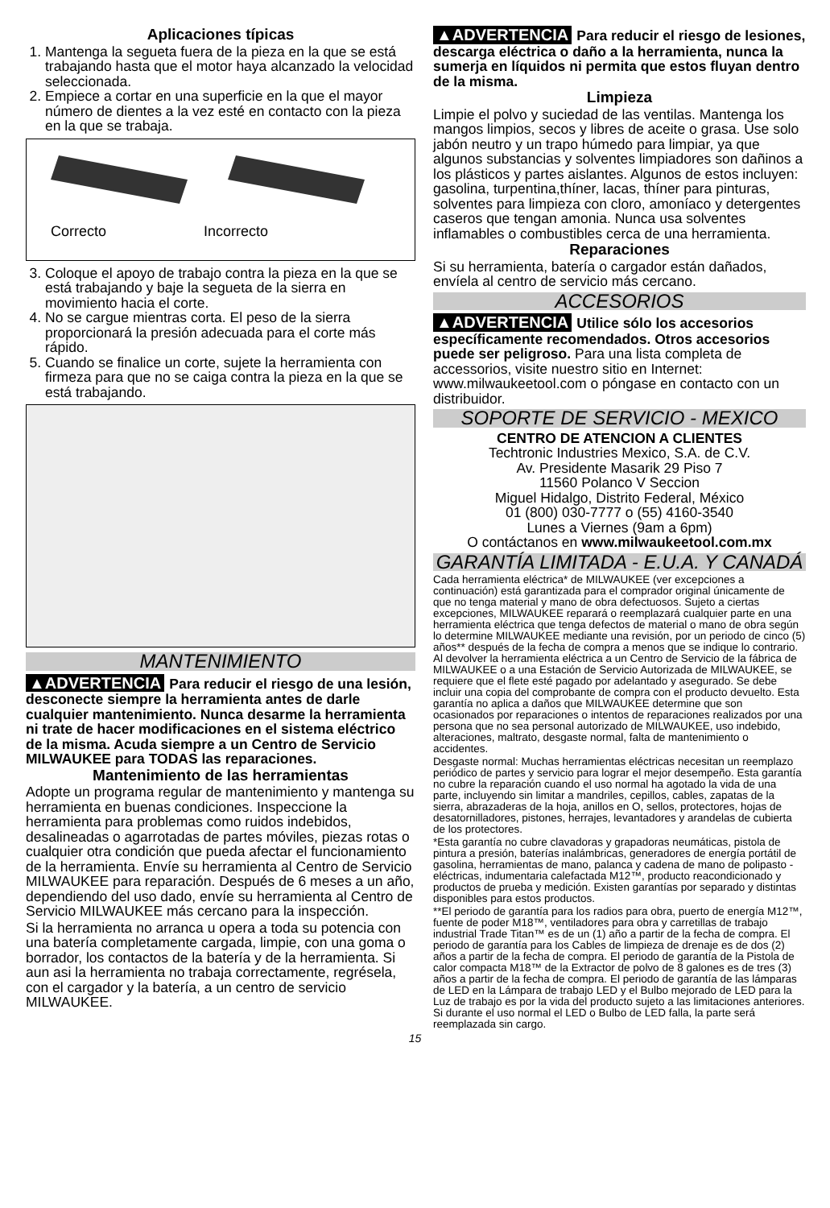Aplicaciones típicas
1. Mantenga la segueta fuera de la pieza en la que se está trabajando hasta que el motor haya alcanzado la velocidad seleccionada.
2. Empiece a cortar en una superficie en la que el mayor número de dientes a la vez esté en contacto con la pieza en la que se trabaja.
Correcto
Incorrecto
3. Coloque el apoyo de trabajo contra la pieza en la que se está trabajando y baje la segueta de la sierra en movimiento hacia el corte.
4. No se cargue mientras corta. El peso de la sierra proporcionará la presión adecuada para el corte más rápido.
5. Cuando se finalice un corte, sujete la herramienta con firmeza para que no se caiga contra la pieza en la que se está trabajando.
MANTENIMIENTO
▲ADVERTENCIA Para reducir el riesgo de una lesión, desconecte siempre la herramienta antes de darle cualquier mantenimiento. Nunca desarme la herramienta ni trate de hacer modificaciones en el sistema eléctrico de la misma. Acuda siempre a un Centro de Servicio MILWAUKEE para TODAS las reparaciones.
Mantenimiento de las herramientas
Adopte un programa regular de mantenimiento y mantenga su herramienta en buenas condiciones. Inspeccione la herramienta para problemas como ruidos indebidos, desalineadas o agarrotadas de partes móviles, piezas rotas o cualquier otra condición que pueda afectar el funcionamiento de la herramienta. Envíe su herramienta al Centro de Servicio MILWAUKEE para reparación. Después de 6 meses a un año, dependiendo del uso dado, envíe su herramienta al Centro de Servicio MILWAUKEE más cercano para la inspección.
Si la herramienta no arranca u opera a toda su potencia con una batería completamente cargada, limpie, con una goma o borrador, los contactos de la batería y de la herramienta. Si aun asi la herramienta no trabaja correctamente, regrésela, con el cargador y la batería, a un centro de servicio MILWAUKEE.
▲ADVERTENCIA Para reducir el riesgo de lesiones, descarga eléctrica o daño a la herramienta, nunca la sumerja en líquidos ni permita que estos fluyan dentro de la misma.
Limpieza
Limpie el polvo y suciedad de las ventilas. Mantenga los mangos limpios, secos y libres de aceite o grasa. Use solo jabón neutro y un trapo húmedo para limpiar, ya que algunos substancias y solventes limpiadores son dañinos a los plásticos y partes aislantes. Algunos de estos incluyen: gasolina, turpentina,thíner, lacas, thíner para pinturas, solventes para limpieza con cloro, amoníaco y detergentes caseros que tengan amonia. Nunca usa solventes inflamables o combustibles cerca de una herramienta.
Reparaciones
Si su herramienta, batería o cargador están dañados, envíela al centro de servicio más cercano.
ACCESORIOS
▲ADVERTENCIA Utilice sólo los accesorios específicamente recomendados. Otros accesorios puede ser peligroso. Para una lista completa de accessorios, visite nuestro sitio en Internet: www.milwaukeetool.com o póngase en contacto con un distribuidor.
SOPORTE DE SERVICIO - MEXICO
CENTRO DE ATENCION A CLIENTES
Techtronic Industries Mexico, S.A. de C.V.
Av. Presidente Masarik 29 Piso 7
11560 Polanco V Seccion
Miguel Hidalgo, Distrito Federal, México
01 (800) 030-7777 o (55) 4160-3540
Lunes a Viernes (9am a 6pm)
O contáctanos en www.milwaukeetool.com.mx
GARANTÍA LIMITADA - E.U.A. Y CANADÁ
Cada herramienta eléctrica* de MILWAUKEE (ver excepciones a continuación) está garantizada para el comprador original únicamente de que no tenga material y mano de obra defectuosos. Sujeto a ciertas excepciones, MILWAUKEE reparará o reemplazará cualquier parte en una herramienta eléctrica que tenga defectos de material o mano de obra según lo determine MILWAUKEE mediante una revisión, por un periodo de cinco (5) años** después de la fecha de compra a menos que se indique lo contrario. Al devolver la herramienta eléctrica a un Centro de Servicio de la fábrica de MILWAUKEE o a una Estación de Servicio Autorizada de MILWAUKEE, se requiere que el flete esté pagado por adelantado y asegurado. Se debe incluir una copia del comprobante de compra con el producto devuelto. Esta garantía no aplica a daños que MILWAUKEE determine que son ocasionados por reparaciones o intentos de reparaciones realizados por una persona que no sea personal autorizado de MILWAUKEE, uso indebido, alteraciones, maltrato, desgaste normal, falta de mantenimiento o accidentes.
Desgaste normal: Muchas herramientas eléctricas necesitan un reemplazo periódico de partes y servicio para lograr el mejor desempeño. Esta garantía no cubre la reparación cuando el uso normal ha agotado la vida de una parte, incluyendo sin limitar a mandriles, cepillos, cables, zapatas de la sierra, abrazaderas de la hoja, anillos en O, sellos, protectores, hojas de desatornilladores, pistones, herrajes, levantadores y arandelas de cubierta de los protectores.
*Esta garantía no cubre clavadoras y grapadoras neumáticas, pistola de pintura a presión, baterías inalámbricas, generadores de energía portátil de gasolina, herramientas de mano, palanca y cadena de mano de polipasto - eléctricas, indumentaria calefactada M12™, producto reacondicionado y productos de prueba y medición. Existen garantías por separado y distintas disponibles para estos productos.
**El periodo de garantía para los radios para obra, puerto de energía M12™, fuente de poder M18™, ventiladores para obra y carretillas de trabajo industrial Trade Titan™ es de un (1) año a partir de la fecha de compra. El periodo de garantía para los Cables de limpieza de drenaje es de dos (2) años a partir de la fecha de compra. El periodo de garantía de la Pistola de calor compacta M18™ de la Extractor de polvo de 8 galones es de tres (3) años a partir de la fecha de compra. El periodo de garantía de las lámparas de LED en la Lámpara de trabajo LED y el Bulbo mejorado de LED para la Luz de trabajo es por la vida del producto sujeto a las limitaciones anteriores. Si durante el uso normal el LED o Bulbo de LED falla, la parte será reemplazada sin cargo.
15